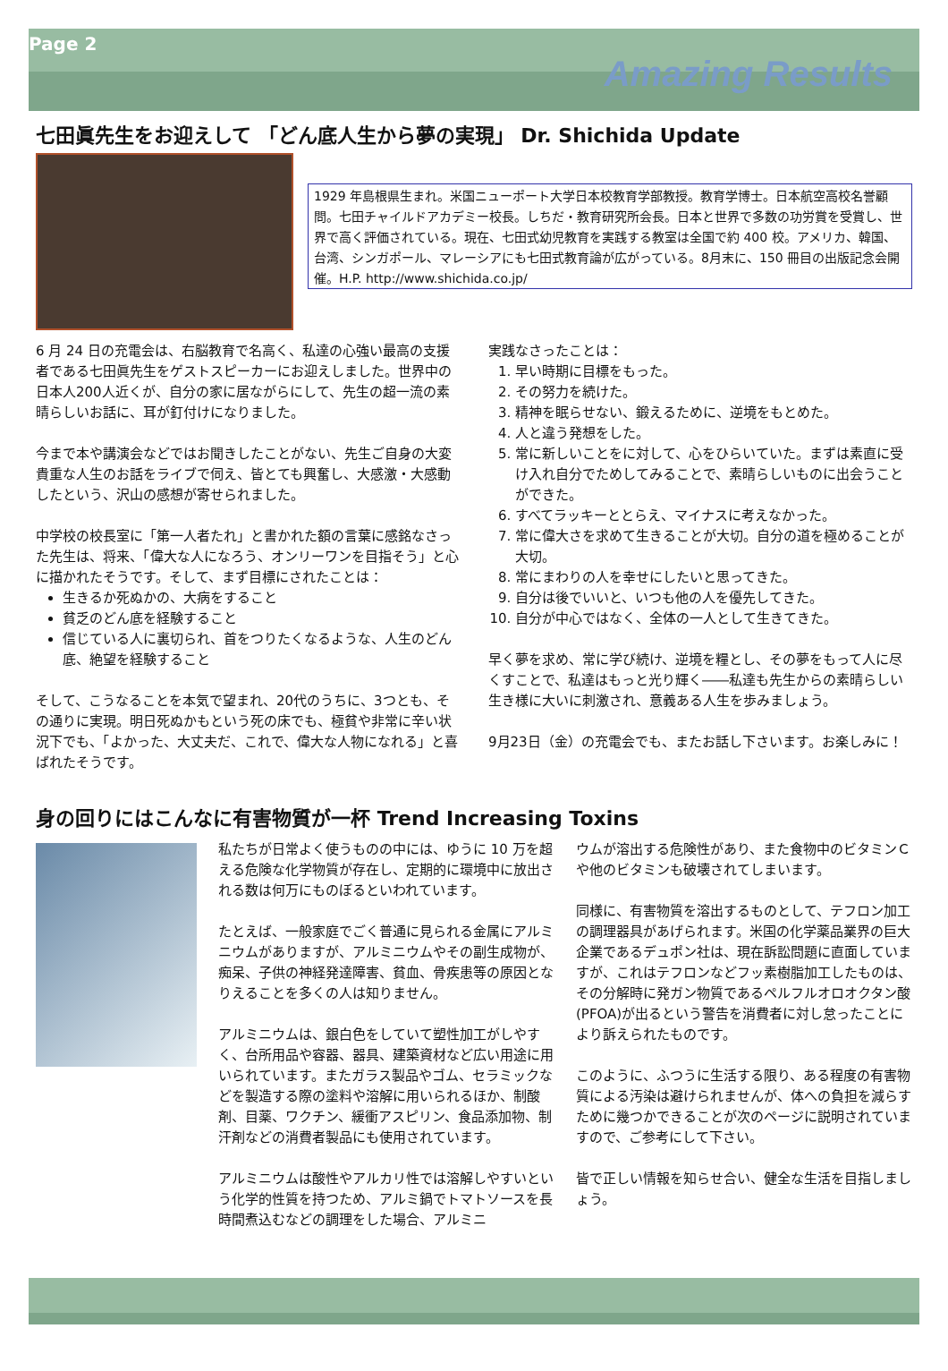Page 2
Amazing Results
七田眞先生をお迎えして 「どん底人生から夢の実現」 Dr. Shichida Update
1929 年島根県生まれ。米国ニューポート大学日本校教育学部教授。教育学博士。日本航空高校名誉顧問。七田チャイルドアカデミー校長。しちだ・教育研究所会長。日本と世界で多数の功労賞を受賞し、世界で高く評価されている。現在、七田式幼児教育を実践する教室は全国で約 400 校。アメリカ、韓国、台湾、シンガポール、マレーシアにも七田式教育論が広がっている。8月末に、150 冊目の出版記念会開催。H.P. http://www.shichida.co.jp/
6 月 24 日の充電会は、右脳教育で名高く、私達の心強い最高の支援者である七田眞先生をゲストスピーカーにお迎えしました。世界中の日本人200人近くが、自分の家に居ながらにして、先生の超一流の素晴らしいお話に、耳が釘付けになりました。
今まで本や講演会などではお聞きしたことがない、先生ご自身の大変貴重な人生のお話をライブで伺え、皆とても興奮し、大感激・大感動したという、沢山の感想が寄せられました。
中学校の校長室に「第一人者たれ」と書かれた額の言葉に感銘なさった先生は、将来、「偉大な人になろう、オンリーワンを目指そう」と心に描かれたそうです。そして、まず目標にされたことは：
生きるか死ぬかの、大病をすること
貧乏のどん底を経験すること
信じている人に裏切られ、首をつりたくなるような、人生のどん底、絶望を経験すること
そして、こうなることを本気で望まれ、20代のうちに、3つとも、その通りに実現。明日死ぬかもという死の床でも、極貧や非常に辛い状況下でも、「よかった、大丈夫だ、これで、偉大な人物になれる」と喜ばれたそうです。
実践なさったことは：
1. 早い時期に目標をもった。
2. その努力を続けた。
3. 精神を眠らせない、鍛えるために、逆境をもとめた。
4. 人と違う発想をした。
5. 常に新しいことをに対して、心をひらいていた。まずは素直に受け入れ自分でためしてみることで、素晴らしいものに出会うことができた。
6. すべてラッキーととらえ、マイナスに考えなかった。
7. 常に偉大さを求めて生きることが大切。自分の道を極めることが大切。
8. 常にまわりの人を幸せにしたいと思ってきた。
9. 自分は後でいいと、いつも他の人を優先してきた。
10. 自分が中心ではなく、全体の一人として生きてきた。
早く夢を求め、常に学び続け、逆境を糧とし、その夢をもって人に尽くすことで、私達はもっと光り輝く――私達も先生からの素晴らしい生き様に大いに刺激され、意義ある人生を歩みましょう。
9月23日（金）の充電会でも、またお話し下さいます。お楽しみに！
身の回りにはこんなに有害物質が一杯 Trend Increasing Toxins
私たちが日常よく使うものの中には、ゆうに 10 万を超える危険な化学物質が存在し、定期的に環境中に放出される数は何万にものぼるといわれています。
たとえば、一般家庭でごく普通に見られる金属にアルミニウムがありますが、アルミニウムやその副生成物が、痴呆、子供の神経発達障害、貧血、骨疾患等の原因となりえることを多くの人は知りません。
アルミニウムは、銀白色をしていて塑性加工がしやすく、台所用品や容器、器具、建築資材など広い用途に用いられています。またガラス製品やゴム、セラミックなどを製造する際の塗料や溶解に用いられるほか、制酸剤、目薬、ワクチン、緩衝アスピリン、食品添加物、制汗剤などの消費者製品にも使用されています。
アルミニウムは酸性やアルカリ性では溶解しやすいという化学的性質を持つため、アルミ鍋でトマトソースを長時間煮込むなどの調理をした場合、アルミニ
ウムが溶出する危険性があり、また食物中のビタミンＣや他のビタミンも破壊されてしまいます。
同様に、有害物質を溶出するものとして、テフロン加工の調理器具があげられます。米国の化学薬品業界の巨大企業であるデュポン社は、現在訴訟問題に直面していますが、これはテフロンなどフッ素樹脂加工したものは、その分解時に発ガン物質であるペルフルオロオクタン酸(PFOA)が出るという警告を消費者に対し怠ったことにより訴えられたものです。
このように、ふつうに生活する限り、ある程度の有害物質による汚染は避けられませんが、体への負担を減らすために幾つかできることが次のページに説明されていますので、ご参考にして下さい。
皆で正しい情報を知らせ合い、健全な生活を目指しましょう。